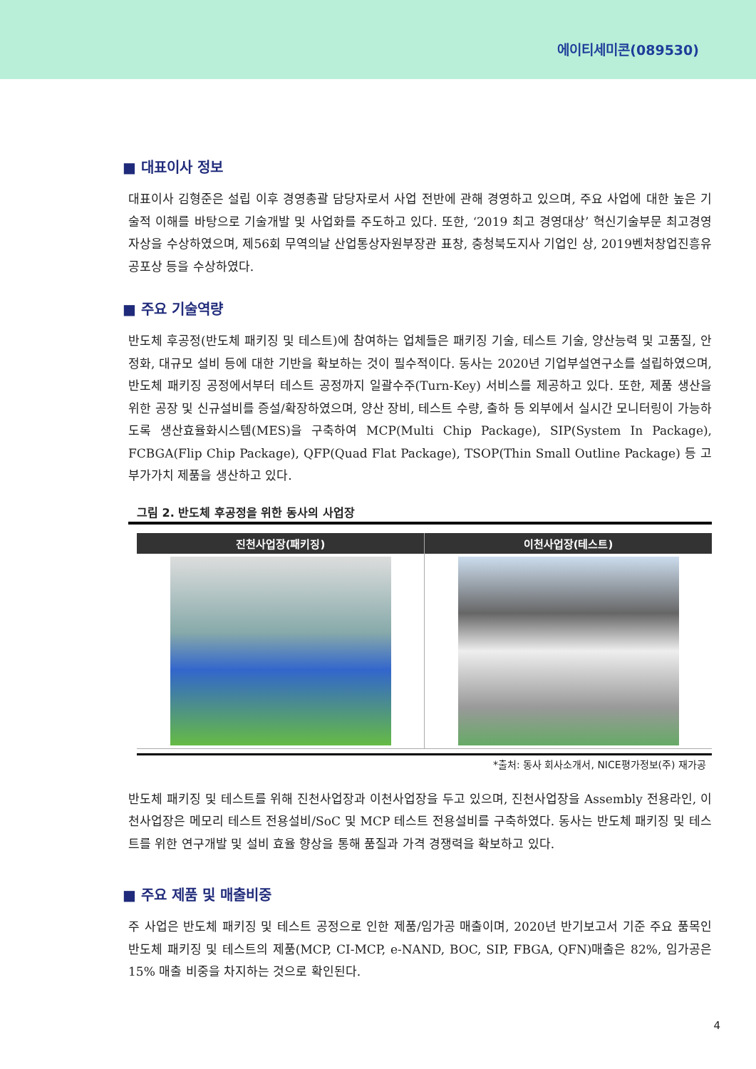에이티세미콘(089530)
■ 대표이사 정보
대표이사 김형준은 설립 이후 경영총괄 담당자로서 사업 전반에 관해 경영하고 있으며, 주요 사업에 대한 높은 기술적 이해를 바탕으로 기술개발 및 사업화를 주도하고 있다. 또한, ‘2019 최고 경영대상’ 혁신기술부문 최고경영자상을 수상하였으며, 제56회 무역의날 산업통상자원부장관 표창, 충청북도지사 기업인 상, 2019벤처창업진흥유공포상 등을 수상하였다.
■ 주요 기술역량
반도체 후공정(반도체 패키징 및 테스트)에 참여하는 업체들은 패키징 기술, 테스트 기술, 양산능력 및 고품질, 안정화, 대규모 설비 등에 대한 기반을 확보하는 것이 필수적이다. 동사는 2020년 기업부설연구소를 설립하였으며, 반도체 패키징 공정에서부터 테스트 공정까지 일괄수주(Turn-Key) 서비스를 제공하고 있다. 또한, 제품 생산을 위한 공장 및 신규설비를 증설/확장하였으며, 양산 장비, 테스트 수량, 출하 등 외부에서 실시간 모니터링이 가능하도록 생산효율화시스템(MES)을 구축하여 MCP(Multi Chip Package), SIP(System In Package), FCBGA(Flip Chip Package), QFP(Quad Flat Package), TSOP(Thin Small Outline Package) 등 고부가가치 제품을 생산하고 있다.
그림 2. 반도체 후공정을 위한 동사의 사업장
진천사업장(패키징) 이천사업장(테스트)
*출처: 동사 회사소개서, NICE평가정보(주) 재가공
반도체 패키징 및 테스트를 위해 진천사업장과 이천사업장을 두고 있으며, 진천사업장을 Assembly 전용라인, 이천사업장은 메모리 테스트 전용설비/SoC 및 MCP 테스트 전용설비를 구축하였다. 동사는 반도체 패키징 및 테스트를 위한 연구개발 및 설비 효율 향상을 통해 품질과 가격 경쟁력을 확보하고 있다.
■ 주요 제품 및 매출비중
주 사업은 반도체 패키징 및 테스트 공정으로 인한 제품/임가공 매출이며, 2020년 반기보고서 기준 주요 품목인 반도체 패키징 및 테스트의 제품(MCP, CI-MCP, e-NAND, BOC, SIP, FBGA, QFN)매출은 82%, 임가공은 15% 매출 비중을 차지하는 것으로 확인된다.
4